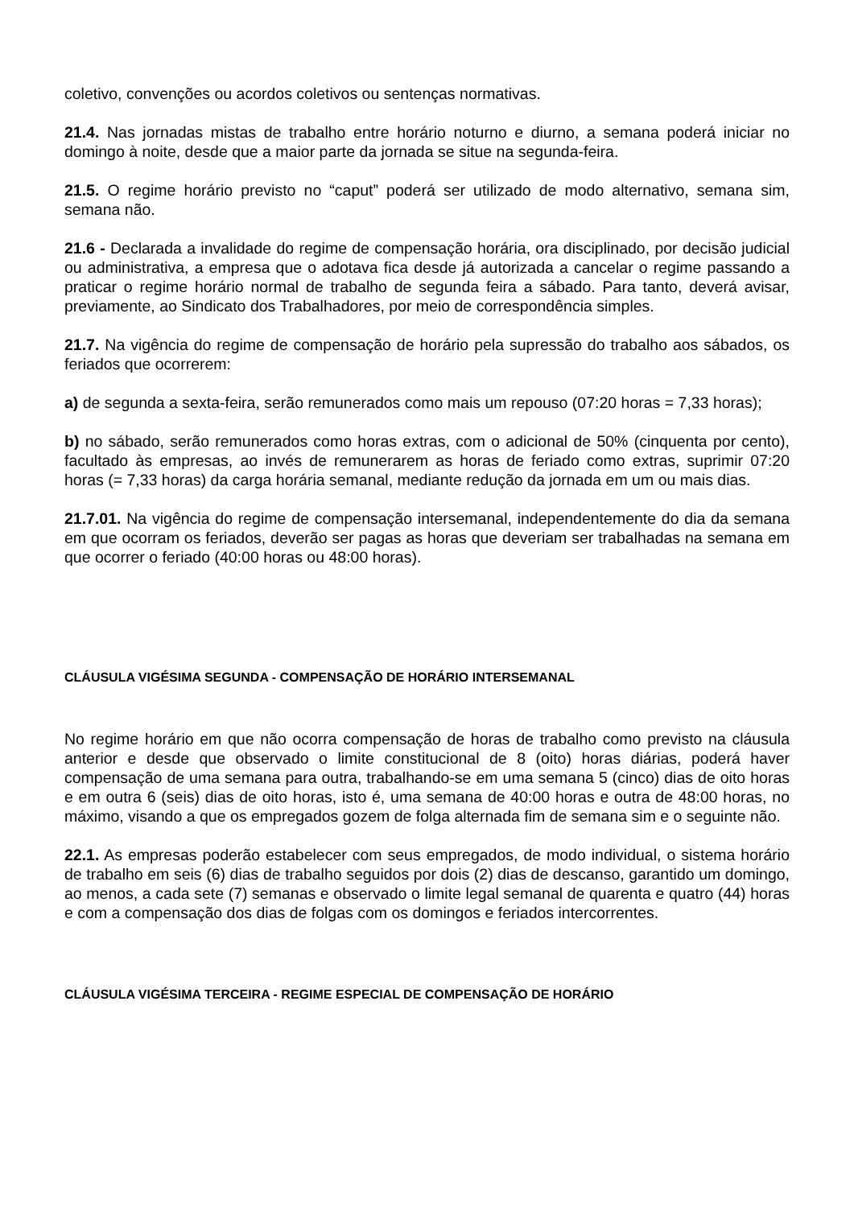coletivo, convenções ou acordos coletivos ou sentenças normativas.
21.4. Nas jornadas mistas de trabalho entre horário noturno e diurno, a semana poderá iniciar no domingo à noite, desde que a maior parte da jornada se situe na segunda-feira.
21.5. O regime horário previsto no “caput” poderá ser utilizado de modo alternativo, semana sim, semana não.
21.6 - Declarada a invalidade do regime de compensação horária, ora disciplinado, por decisão judicial ou administrativa, a empresa que o adotava fica desde já autorizada a cancelar o regime passando a praticar o regime horário normal de trabalho de segunda feira a sábado. Para tanto, deverá avisar, previamente, ao Sindicato dos Trabalhadores, por meio de correspondência simples.
21.7. Na vigência do regime de compensação de horário pela supressão do trabalho aos sábados, os feriados que ocorrerem:
a) de segunda a sexta-feira, serão remunerados como mais um repouso (07:20 horas = 7,33 horas);
b) no sábado, serão remunerados como horas extras, com o adicional de 50% (cinquenta por cento), facultado às empresas, ao invés de remunerarem as horas de feriado como extras, suprimir 07:20 horas (= 7,33 horas) da carga horária semanal, mediante redução da jornada em um ou mais dias.
21.7.01. Na vigência do regime de compensação intersemanal, independentemente do dia da semana em que ocorram os feriados, deverão ser pagas as horas que deveriam ser trabalhadas na semana em que ocorrer o feriado (40:00 horas ou 48:00 horas).
CLÁUSULA VIGÉSIMA SEGUNDA - COMPENSAÇÃO DE HORÁRIO INTERSEMANAL
No regime horário em que não ocorra compensação de horas de trabalho como previsto na cláusula anterior e desde que observado o limite constitucional de 8 (oito) horas diárias, poderá haver compensação de uma semana para outra, trabalhando-se em uma semana 5 (cinco) dias de oito horas e em outra 6 (seis) dias de oito horas, isto é, uma semana de 40:00 horas e outra de 48:00 horas, no máximo, visando a que os empregados gozem de folga alternada fim de semana sim e o seguinte não.
22.1. As empresas poderão estabelecer com seus empregados, de modo individual, o sistema horário de trabalho em seis (6) dias de trabalho seguidos por dois (2) dias de descanso, garantido um domingo, ao menos, a cada sete (7) semanas e observado o limite legal semanal de quarenta e quatro (44) horas e com a compensação dos dias de folgas com os domingos e feriados intercorrentes.
CLÁUSULA VIGÉSIMA TERCEIRA - REGIME ESPECIAL DE COMPENSAÇÃO DE HORÁRIO